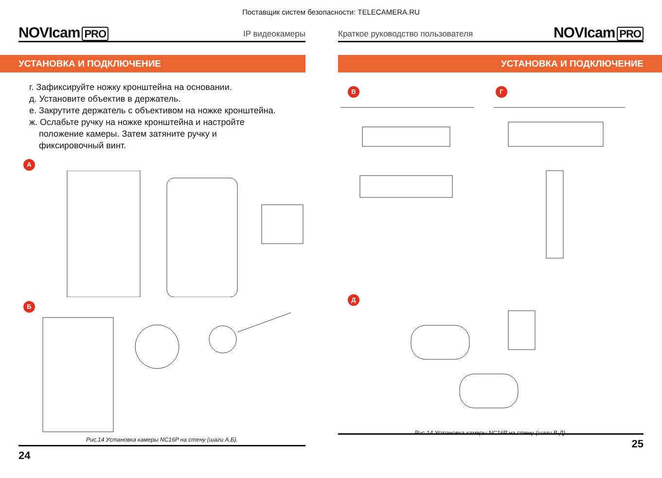Поставщик систем безопасности: TELECAMERA.RU
NOVIcam PRO
IP видеокамеры
УСТАНОВКА И ПОДКЛЮЧЕНИЕ
г. Зафиксируйте ножку кронштейна на основании.
д. Установите объектив в держатель.
е. Закрутите держатель с объективом на ножке кронштейна.
ж. Ослабьте ручку на ножке кронштейна и настройте
положение камеры. Затем затяните ручку и
фиксировочный винт.
А
Б
Рис.14 Установка камеры NC16P на стену (шаги А,Б).
24
Краткое руководство пользователя
NOVIcam PRO
УСТАНОВКА И ПОДКЛЮЧЕНИЕ
В Г
Д
Рис.14 Установка камеры NC16P на стену (шаги В-Д).
25